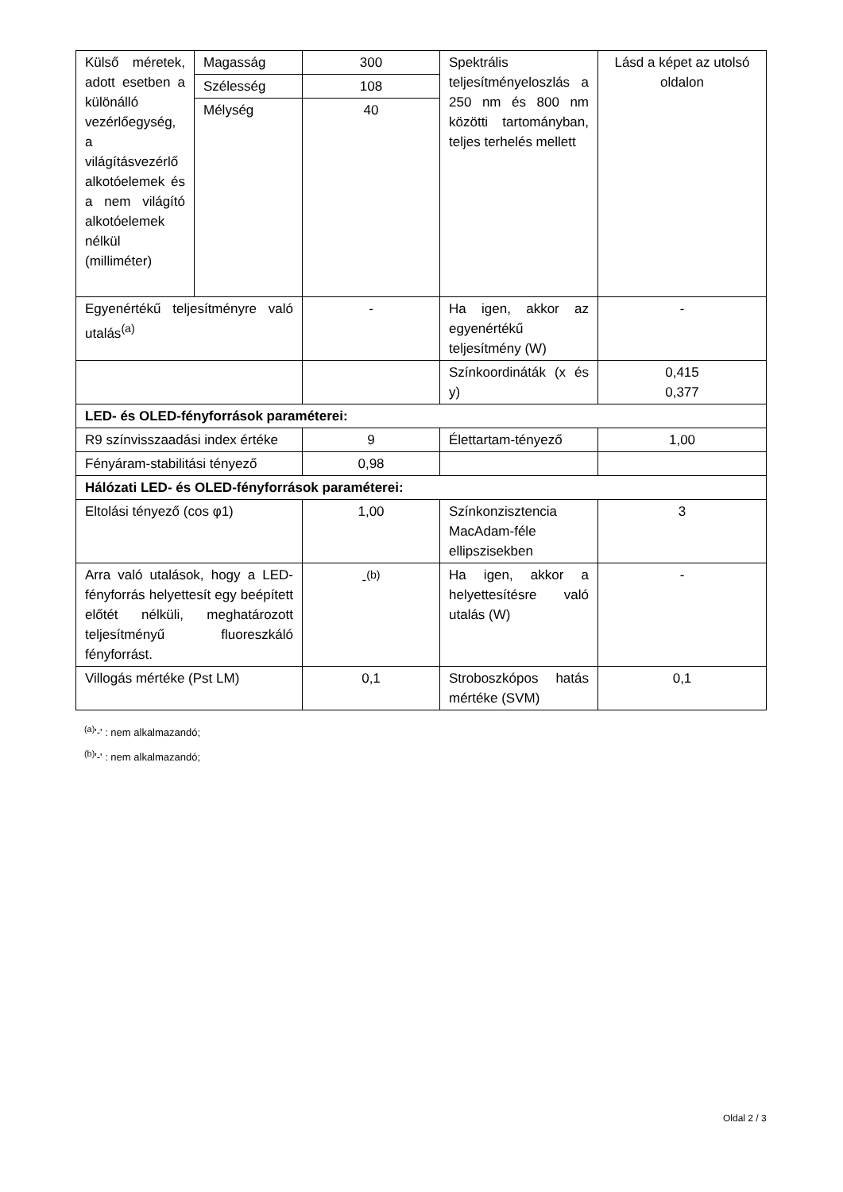| Külső méretek, adott esetben a különálló vezérlőegység, a világításvezérlő alkotóelemek és a nem világító alkotóelemek nélkül (milliméter) | Magasság | 300 | Spektrális teljesítményeloszlás a 250 nm és 800 nm közötti tartományban, teljes terhelés mellett | Lásd a képet az utolsó oldalon |
| | Szélesség | 108 | | |
| | Mélység | 40 | | |
| Egyenértékű teljesítményre való utalás<sup>(a)</sup> | | - | Ha igen, akkor az egyenértékű teljesítmény (W) | - |
| | | | Színkoordináták (x és y) | 0,415 0,377 |
| LED- és OLED-fényforrások paraméterei: | | | | |
| R9 színvisszaadási index értéke | | 9 | Élettartam-tényező | 1,00 |
| Fényáram-stabilitási tényező | | 0,98 | | |
| Hálózati LED- és OLED-fényforrások paraméterei: | | | | |
| Eltolási tényező (cos φ1) | | 1,00 | Színkonzisztencia MacAdam-féle ellipszisekben | 3 |
| Arra való utalások, hogy a LED-fényforrás helyettesít egy beépített előtét nélküli, meghatározott teljesítményű fluoreszkáló fényforrást. | | -<sup>(b)</sup> | Ha igen, akkor a helyettesítésre való utalás (W) | - |
| Villogás mértéke (Pst LM) | | 0,1 | Stroboszkópos hatás mértéke (SVM) | 0,1 |
<sup>(a)</sup> '-' : nem alkalmazandó;
<sup>(b)</sup> '-' : nem alkalmazandó;
Oldal 2 / 3